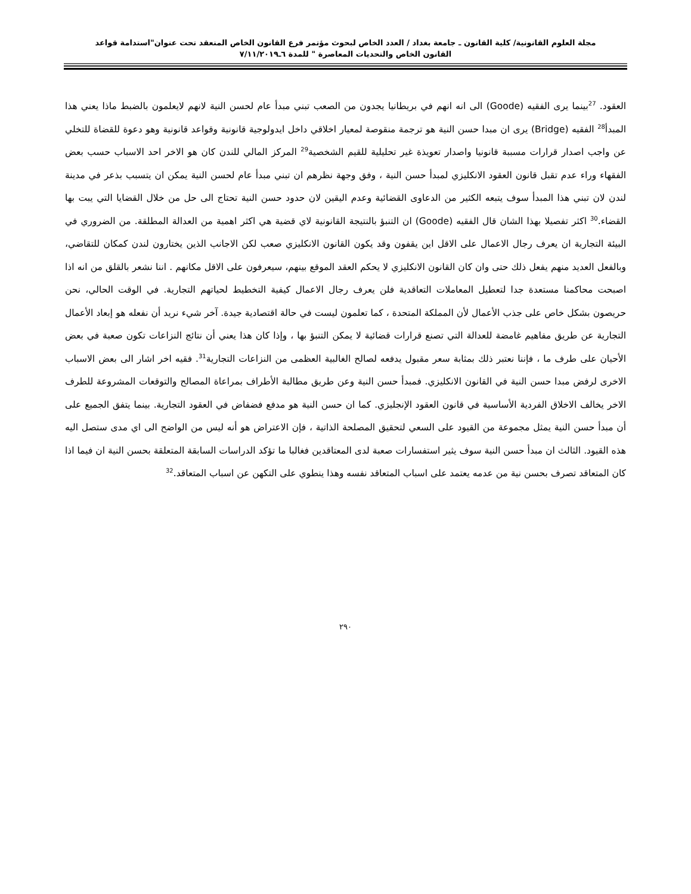مجلة العلوم القانونية/ كلية القانون ـ جامعة بغداد / العدد الخاص لبحوث مؤتمر فرع القانون الخاص المنعقد تحت عنوان"استدامة قواعد
القانون الخاص والتحديات المعاصرة " للمدة ٦ـ٧/١١/٢٠١٩
العقود. <sup>27</sup>بينما يرى الفقيه (Goode) الى انه انهم في بريطانيا يجدون من الصعب تبني مبدأ عام لحسن النية لانهم لايعلمون بالضبط ماذا يعني هذا المبدأ<sup>28</sup> الفقيه (Bridge) يرى ان مبدا حسن النية هو ترجمة منقوصة لمعيار اخلاقي داخل ايدولوجية قانونية وقواعد قانونية وهو دعوة للقضاة للتخلي عن واجب اصدار قرارات مسببة قانونيا واصدار تعويذة غير تحليلية للقيم الشخصية<sup>29</sup> المركز المالي للندن كان هو الاخر احد الاسباب حسب بعض الفقهاء وراء عدم تقبل قانون العقود الانكليزي لمبدأ حسن النية ، وفق وجهة نظرهم ان تبني مبدأ عام لحسن النية يمكن ان يتسبب بذعر في مدينة لندن لان تبني هذا المبدأ سوف يتبعه الكثير من الدعاوى القضائية وعدم اليقين لان حدود حسن النية تحتاج الى حل من خلال القضايا التي يبت بها القضاء.<sup>30</sup> اكثر تفصيلا بهذا الشان قال الفقيه (Goode) ان التنبؤ بالنتيجة القانونية لاي قضية هي اكثر اهمية من العدالة المطلقة. من الضروري في البيئة التجارية ان يعرف رجال الاعمال على الاقل اين يقفون وقد يكون القانون الانكليزي صعب لكن الاجانب الذين يختارون لندن كمكان للتقاضي، وبالفعل العديد منهم يفعل ذلك حتى وان كان القانون الانكليزي لا يحكم العقد الموقع بينهم، سيعرفون على الاقل مكانهم . اننا نشعر بالقلق من انه اذا اصبحت محاكمنا مستعدة جدا لتعطيل المعاملات التعاقدية فلن يعرف رجال الاعمال كيفية التخطيط لحياتهم التجارية. في الوقت الحالي، نحن حريصون بشكل خاص على جذب الأعمال لأن المملكة المتحدة ، كما تعلمون ليست في حالة اقتصادية جيدة. آخر شيء نريد أن نفعله هو إبعاد الأعمال التجارية عن طريق مفاهيم غامضة للعدالة التي تصنع قرارات قضائية لا يمكن التنبؤ بها ، وإذا كان هذا يعني أن نتائج النزاعات تكون صعبة في بعض الأحيان على طرف ما ، فإننا نعتبر ذلك بمثابة سعر مقبول يدفعه لصالح الغالبية العظمى من النزاعات التجارية<sup>31</sup>. فقيه اخر اشار الى بعض الاسباب الاخرى لرفض مبدا حسن النية في القانون الانكليزي. فمبدأ حسن النية وعن طريق مطالبة الأطراف بمراعاة المصالح والتوقعات المشروعة للطرف الاخر يخالف الاخلاق الفردية الأساسية في قانون العقود الإنجليزي. كما ان حسن النية هو مدفع فضفاض في العقود التجارية. بينما يتفق الجميع على أن مبدأ حسن النية يمثل مجموعة من القيود على السعي لتحقيق المصلحة الذاتية ، فإن الاعتراض هو أنه ليس من الواضح الى اي مدى ستصل اليه هذه القيود. الثالث ان مبدأ حسن النية سوف يثير استفسارات صعبة لدى المعتاقدين فغالبا ما تؤكد الدراسات السابقة المتعلقة بحسن النية ان فيما اذا كان المتعاقد تصرف بحسن نية من عدمه يعتمد على اسباب المتعاقد نفسه وهذا ينطوي على التكهن عن اسباب المتعاقد.<sup>32</sup>
٢٩٠